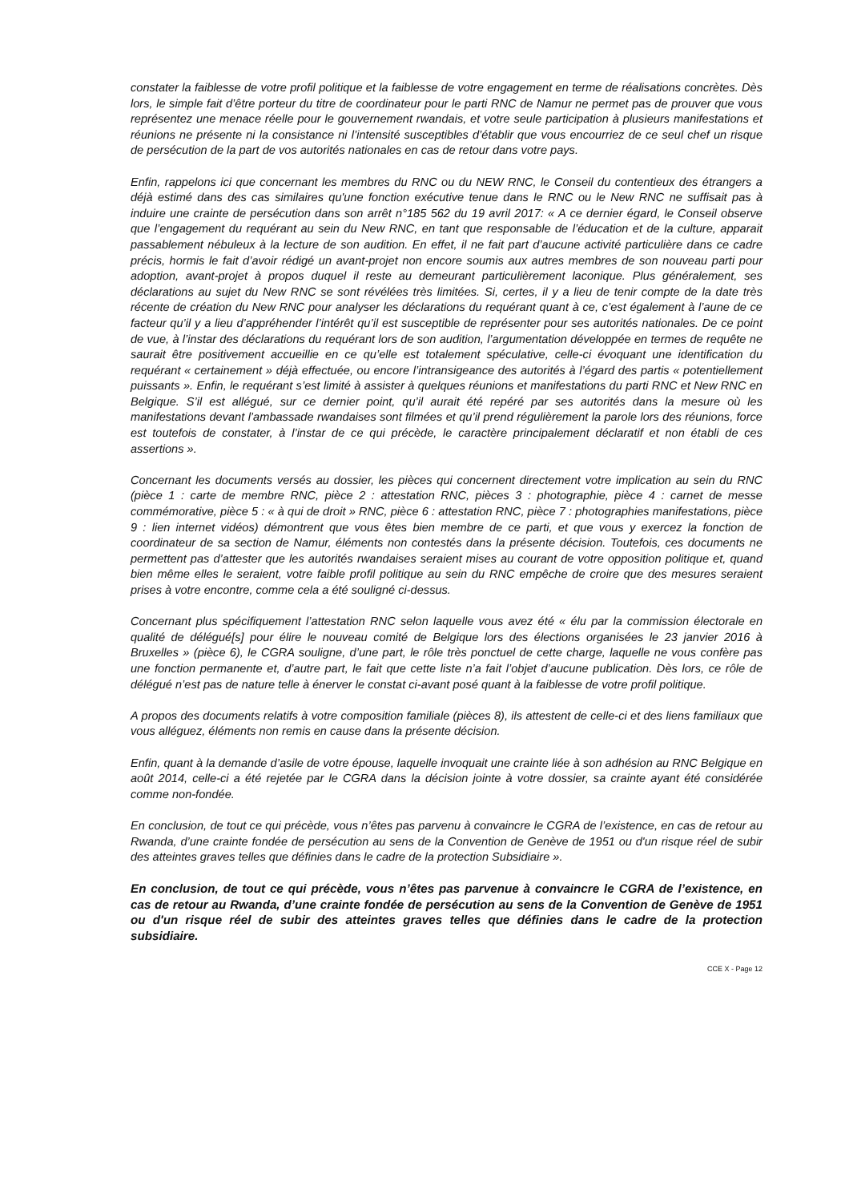constater la faiblesse de votre profil politique et la faiblesse de votre engagement en terme de réalisations concrètes. Dès lors, le simple fait d’être porteur du titre de coordinateur pour le parti RNC de Namur ne permet pas de prouver que vous représentez une menace réelle pour le gouvernement rwandais, et votre seule participation à plusieurs manifestations et réunions ne présente ni la consistance ni l’intensité susceptibles d’établir que vous encourriez de ce seul chef un risque de persécution de la part de vos autorités nationales en cas de retour dans votre pays.
Enfin, rappelons ici que concernant les membres du RNC ou du NEW RNC, le Conseil du contentieux des étrangers a déjà estimé dans des cas similaires qu'une fonction exécutive tenue dans le RNC ou le New RNC ne suffisait pas à induire une crainte de persécution dans son arrêt n°185 562 du 19 avril 2017: « A ce dernier égard, le Conseil observe que l’engagement du requérant au sein du New RNC, en tant que responsable de l’éducation et de la culture, apparait passablement nébuleux à la lecture de son audition. En effet, il ne fait part d’aucune activité particulière dans ce cadre précis, hormis le fait d’avoir rédigé un avant-projet non encore soumis aux autres membres de son nouveau parti pour adoption, avant-projet à propos duquel il reste au demeurant particulièrement laconique. Plus généralement, ses déclarations au sujet du New RNC se sont révélées très limitées. Si, certes, il y a lieu de tenir compte de la date très récente de création du New RNC pour analyser les déclarations du requérant quant à ce, c’est également à l’aune de ce facteur qu’il y a lieu d’appréhender l’intérêt qu’il est susceptible de représenter pour ses autorités nationales. De ce point de vue, à l’instar des déclarations du requérant lors de son audition, l’argumentation développée en termes de requête ne saurait être positivement accueillie en ce qu’elle est totalement spéculative, celle-ci évoquant une identification du requérant « certainement » déjà effectuée, ou encore l’intransigeance des autorités à l’égard des partis « potentiellement puissants ». Enfin, le requérant s’est limité à assister à quelques réunions et manifestations du parti RNC et New RNC en Belgique. S’il est allégué, sur ce dernier point, qu’il aurait été repéré par ses autorités dans la mesure où les manifestations devant l’ambassade rwandaises sont filmées et qu’il prend régulièrement la parole lors des réunions, force est toutefois de constater, à l’instar de ce qui précède, le caractère principalement déclaratif et non établi de ces assertions ».
Concernant les documents versés au dossier, les pièces qui concernent directement votre implication au sein du RNC (pièce 1 : carte de membre RNC, pièce 2 : attestation RNC, pièces 3 : photographie, pièce 4 : carnet de messe commémorative, pièce 5 : « à qui de droit » RNC, pièce 6 : attestation RNC, pièce 7 : photographies manifestations, pièce 9 : lien internet vidéos) démontrent que vous êtes bien membre de ce parti, et que vous y exercez la fonction de coordinateur de sa section de Namur, éléments non contestés dans la présente décision. Toutefois, ces documents ne permettent pas d’attester que les autorités rwandaises seraient mises au courant de votre opposition politique et, quand bien même elles le seraient, votre faible profil politique au sein du RNC empêche de croire que des mesures seraient prises à votre encontre, comme cela a été souligné ci-dessus.
Concernant plus spécifiquement l’attestation RNC selon laquelle vous avez été « élu par la commission électorale en qualité de délégué[s] pour élire le nouveau comité de Belgique lors des élections organisées le 23 janvier 2016 à Bruxelles » (pièce 6), le CGRA souligne, d’une part, le rôle très ponctuel de cette charge, laquelle ne vous confère pas une fonction permanente et, d’autre part, le fait que cette liste n’a fait l’objet d’aucune publication. Dès lors, ce rôle de délégué n’est pas de nature telle à énerver le constat ci-avant posé quant à la faiblesse de votre profil politique.
A propos des documents relatifs à votre composition familiale (pièces 8), ils attestent de celle-ci et des liens familiaux que vous alléguez, éléments non remis en cause dans la présente décision.
Enfin, quant à la demande d’asile de votre épouse, laquelle invoquait une crainte liée à son adhésion au RNC Belgique en août 2014, celle-ci a été rejetée par le CGRA dans la décision jointe à votre dossier, sa crainte ayant été considérée comme non-fondée.
En conclusion, de tout ce qui précède, vous n’êtes pas parvenu à convaincre le CGRA de l’existence, en cas de retour au Rwanda, d’une crainte fondée de persécution au sens de la Convention de Genève de 1951 ou d'un risque réel de subir des atteintes graves telles que définies dans le cadre de la protection Subsidiaire ».
En conclusion, de tout ce qui précède, vous n’êtes pas parvenue à convaincre le CGRA de l’existence, en cas de retour au Rwanda, d’une crainte fondée de persécution au sens de la Convention de Genève de 1951 ou d'un risque réel de subir des atteintes graves telles que définies dans le cadre de la protection subsidiaire.
CCE X - Page 12